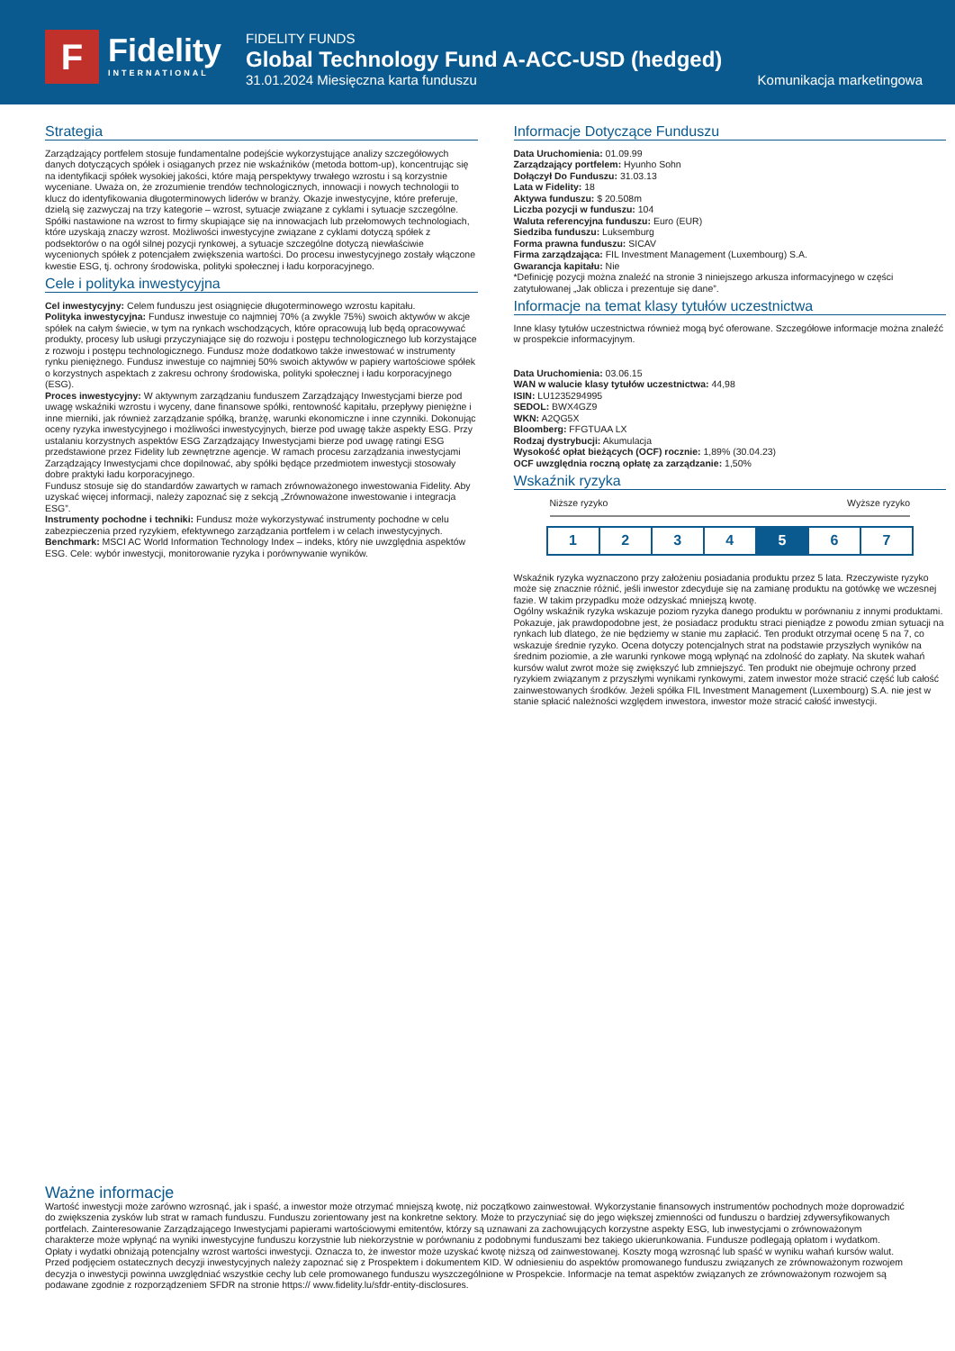F Fidelity
INTERNATIONAL
FIDELITY FUNDS
Global Technology Fund A-ACC-USD (hedged)
31.01.2024 Miesięczna karta funduszu Komunikacja marketingowa
Strategia
Zarządzający portfelem stosuje fundamentalne podejście wykorzystujące analizy szczegółowych danych dotyczących spółek i osiąganych przez nie wskaźników (metoda bottom-up), koncentrując się na identyfikacji spółek wysokiej jakości, które mają perspektywy trwałego wzrostu i są korzystnie wyceniane. Uważa on, że zrozumienie trendów technologicznych, innowacji i nowych technologii to klucz do identyfikowania długoterminowych liderów w branży. Okazje inwestycyjne, które preferuje, dzielą się zazwyczaj na trzy kategorie – wzrost, sytuacje związane z cyklami i sytuacje szczególne. Spółki nastawione na wzrost to firmy skupiające się na innowacjach lub przełomowych technologiach, które uzyskają znaczy wzrost. Możliwości inwestycyjne związane z cyklami dotyczą spółek z podsektorów o na ogół silnej pozycji rynkowej, a sytuacje szczególne dotyczą niewłaściwie wycenionych spółek z potencjałem zwiększenia wartości. Do procesu inwestycyjnego zostały włączone kwestie ESG, tj. ochrony środowiska, polityki społecznej i ładu korporacyjnego.
Cele i polityka inwestycyjna
Cel inwestycyjny: Celem funduszu jest osiągnięcie długoterminowego wzrostu kapitału.
Polityka inwestycyjna: Fundusz inwestuje co najmniej 70% (a zwykle 75%) swoich aktywów w akcje spółek na całym świecie, w tym na rynkach wschodzących, które opracowują lub będą opracowywać produkty, procesy lub usługi przyczyniające się do rozwoju i postępu technologicznego lub korzystające z rozwoju i postępu technologicznego. Fundusz może dodatkowo także inwestować w instrumenty rynku pieniężnego. Fundusz inwestuje co najmniej 50% swoich aktywów w papiery wartościowe spółek o korzystnych aspektach z zakresu ochrony środowiska, polityki społecznej i ładu korporacyjnego (ESG).
Proces inwestycyjny: W aktywnym zarządzaniu funduszem Zarządzający Inwestycjami bierze pod uwagę wskaźniki wzrostu i wyceny, dane finansowe spółki, rentowność kapitału, przepływy pieniężne i inne mierniki, jak również zarządzanie spółką, branżę, warunki ekonomiczne i inne czynniki. Dokonując oceny ryzyka inwestycyjnego i możliwości inwestycyjnych, bierze pod uwagę także aspekty ESG. Przy ustalaniu korzystnych aspektów ESG Zarządzający Inwestycjami bierze pod uwagę ratingi ESG przedstawione przez Fidelity lub zewnętrzne agencje. W ramach procesu zarządzania inwestycjami Zarządzający Inwestycjami chce dopilnować, aby spółki będące przedmiotem inwestycji stosowały dobre praktyki ładu korporacyjnego.
Fundusz stosuje się do standardów zawartych w ramach zrównoważonego inwestowania Fidelity. Aby uzyskać więcej informacji, należy zapoznać się z sekcją „Zrównoważone inwestowanie i integracja ESG”.
Instrumenty pochodne i techniki: Fundusz może wykorzystywać instrumenty pochodne w celu zabezpieczenia przed ryzykiem, efektywnego zarządzania portfelem i w celach inwestycyjnych.
Benchmark: MSCI AC World Information Technology Index – indeks, który nie uwzględnia aspektów ESG. Cele: wybór inwestycji, monitorowanie ryzyka i porównywanie wyników.
Informacje Dotyczące Funduszu
Data Uruchomienia: 01.09.99
Zarządzający portfelem: Hyunho Sohn
Dołączył Do Funduszu: 31.03.13
Lata w Fidelity: 18
Aktywa funduszu: $ 20.508m
Liczba pozycji w funduszu: 104
Waluta referencyjna funduszu: Euro (EUR)
Siedziba funduszu: Luksemburg
Forma prawna funduszu: SICAV
Firma zarządzająca: FIL Investment Management (Luxembourg) S.A.
Gwarancja kapitału: Nie
*Definicję pozycji można znaleźć na stronie 3 niniejszego arkusza informacyjnego w części zatytułowanej „Jak oblicza i prezentuje się dane”.
Informacje na temat klasy tytułów uczestnictwa
Inne klasy tytułów uczestnictwa również mogą być oferowane. Szczegółowe informacje można znaleźć w prospekcie informacyjnym.
Data Uruchomienia: 03.06.15
WAN w walucie klasy tytułów uczestnictwa: 44,98
ISIN: LU1235294995
SEDOL: BWX4GZ9
WKN: A2QG5X
Bloomberg: FFGTUAA LX
Rodzaj dystrybucji: Akumulacja
Wysokość opłat bieżących (OCF) rocznie: 1,89% (30.04.23)
OCF uwzględnia roczną opłatę za zarządzanie: 1,50%
Wskaźnik ryzyka
Niższe ryzyko Wyższe ryzyko
1 2 3 4 5 6 7
Wskaźnik ryzyka wyznaczono przy założeniu posiadania produktu przez 5 lata. Rzeczywiste ryzyko może się znacznie różnić, jeśli inwestor zdecyduje się na zamianę produktu na gotówkę we wczesnej fazie. W takim przypadku może odzyskać mniejszą kwotę.
Ogólny wskaźnik ryzyka wskazuje poziom ryzyka danego produktu w porównaniu z innymi produktami. Pokazuje, jak prawdopodobne jest, że posiadacz produktu straci pieniądze z powodu zmian sytuacji na rynkach lub dlatego, że nie będziemy w stanie mu zapłacić. Ten produkt otrzymał ocenę 5 na 7, co wskazuje średnie ryzyko. Ocena dotyczy potencjalnych strat na podstawie przyszłych wyników na średnim poziomie, a złe warunki rynkowe mogą wpłynąć na zdolność do zapłaty. Na skutek wahań kursów walut zwrot może się zwiększyć lub zmniejszyć. Ten produkt nie obejmuje ochrony przed ryzykiem związanym z przyszłymi wynikami rynkowymi, zatem inwestor może stracić część lub całość zainwestowanych środków. Jeżeli spółka FIL Investment Management (Luxembourg) S.A. nie jest w stanie spłacić należności względem inwestora, inwestor może stracić całość inwestycji.
Ważne informacje
Wartość inwestycji może zarówno wzrosnąć, jak i spaść, a inwestor może otrzymać mniejszą kwotę, niż początkowo zainwestował. Wykorzystanie finansowych instrumentów pochodnych może doprowadzić do zwiększenia zysków lub strat w ramach funduszu. Funduszu zorientowany jest na konkretne sektory. Może to przyczyniać się do jego większej zmienności od funduszu o bardziej zdywersyfikowanych portfelach. Zainteresowanie Zarządzającego Inwestycjami papierami wartościowymi emitentów, którzy są uznawani za zachowujących korzystne aspekty ESG, lub inwestycjami o zrównoważonym charakterze może wpłynąć na wyniki inwestycyjne funduszu korzystnie lub niekorzystnie w porównaniu z podobnymi funduszami bez takiego ukierunkowania. Fundusze podlegają opłatom i wydatkom. Opłaty i wydatki obniżają potencjalny wzrost wartości inwestycji. Oznacza to, że inwestor może uzyskać kwotę niższą od zainwestowanej. Koszty mogą wzrosnąć lub spaść w wyniku wahań kursów walut. Przed podjęciem ostatecznych decyzji inwestycyjnych należy zapoznać się z Prospektem i dokumentem KID. W odniesieniu do aspektów promowanego funduszu związanych ze zrównoważonym rozwojem decyzja o inwestycji powinna uwzględniać wszystkie cechy lub cele promowanego funduszu wyszczególnione w Prospekcie. Informacje na temat aspektów związanych ze zrównoważonym rozwojem są podawane zgodnie z rozporządzeniem SFDR na stronie https:// www.fidelity.lu/sfdr-entity-disclosures.